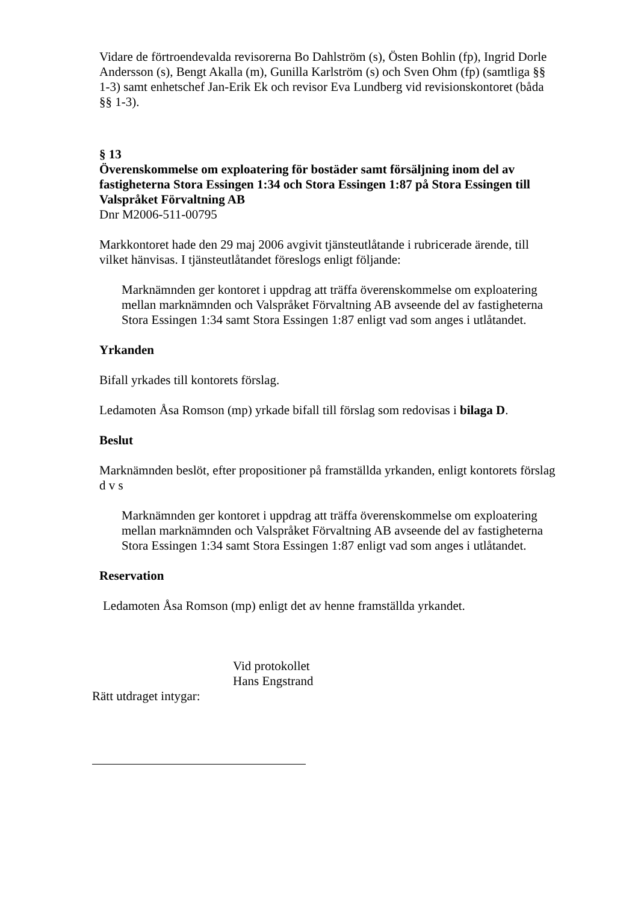Vidare de förtroendevalda revisorerna Bo Dahlström (s), Östen Bohlin (fp), Ingrid Dorle Andersson (s), Bengt Akalla (m), Gunilla Karlström (s) och Sven Ohm (fp) (samtliga §§ 1-3) samt enhetschef Jan-Erik Ek och revisor Eva Lundberg vid revisionskontoret (båda §§ 1-3).
§ 13
Överenskommelse om exploatering för bostäder samt försäljning inom del av fastigheterna Stora Essingen 1:34 och Stora Essingen 1:87 på Stora Essingen till Valspråket Förvaltning AB
Dnr M2006-511-00795
Markkontoret hade den 29 maj 2006 avgivit tjänsteutlåtande i rubricerade ärende, till vilket hänvisas. I tjänsteutlåtandet föreslogs enligt följande:
Marknämnden ger kontoret i uppdrag att träffa överenskommelse om exploatering mellan marknämnden och Valspråket Förvaltning AB avseende del av fastigheterna Stora Essingen 1:34 samt Stora Essingen 1:87 enligt vad som anges i utlåtandet.
Yrkanden
Bifall yrkades till kontorets förslag.
Ledamoten Åsa Romson (mp) yrkade bifall till förslag som redovisas i bilaga D.
Beslut
Marknämnden beslöt, efter propositioner på framställda yrkanden, enligt kontorets förslag d v s
Marknämnden ger kontoret i uppdrag att träffa överenskommelse om exploatering mellan marknämnden och Valspråket Förvaltning AB avseende del av fastigheterna Stora Essingen 1:34 samt Stora Essingen 1:87 enligt vad som anges i utlåtandet.
Reservation
Ledamoten Åsa Romson (mp) enligt det av henne framställda yrkandet.
Vid protokollet
Hans Engstrand
Rätt utdraget intygar: